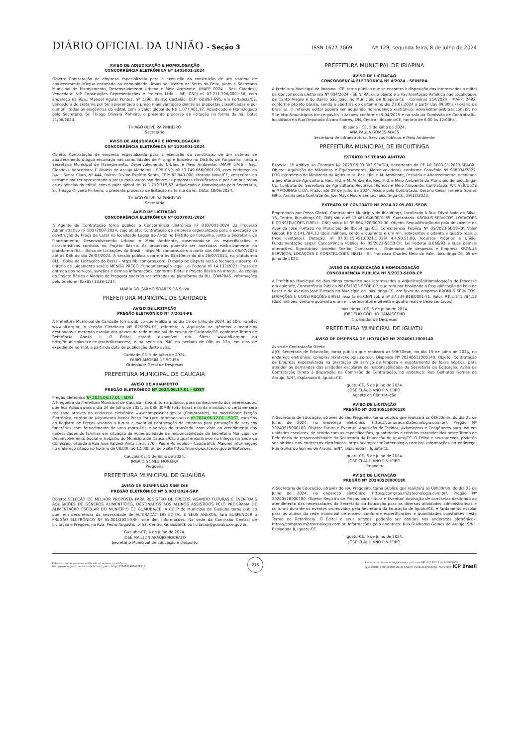DIÁRIO OFICIAL DA UNIÃO - Seção 3
ISSN 1677-7069 Nº 129, segunda-feira, 8 de julho de 2024
AVISO DE ADJUDICAÇÃO E HOMOLOGAÇÃO
CONCORRÊNCIA ELETRÔNICA Nº 1405001-2024
Objeto: Contratação de empresa especializada para a execução da construção de um sistema de abastecimento d'água encanada na comunidade Umari no Distrito de Serra do Felix, junto a Secretaria Municipal de Planejamento, Desenvolvimento Urbano e Meio Ambiente. (MAPP 0024 - Sec. Cidades). Vencedora: VIP Construções Representações e Projetos Ltda - ME, CNPJ nº 07.211.736/0001-58, com endereço na Rua.: Manoel Aguiar Pontes, nº 1390. Bairro: Castelão, CEP: 60.867-695, em Fortaleza/CE, vencedora do certame por ter apresentado o preço mais vantajoso dentre as propostas classificadas e por cumprir todas as exigências do edital, com o valor global de R$ 1.077.461,17. Adjudicado e Homologado pelo Secretário, Sr. Thiago Oliveira Pinheiro, o presente processo de licitação na forma da lei. Data: 21/06/2024.
THIAGO OLIVEIRA PINHEIRO
Secretário
AVISO DE ADJUDICAÇÃO E HOMOLOGAÇÃO
CONCORRÊNCIA ELETRÔNICA Nº 2105001-2024
Objeto: Contratação de empresa especializada para a execução da construção de um sistema de abastecimento d'água encanada nas comunidades de Pirangi e Juazeiro no Distrito de Paripueira, junto a Secretaria Municipal de Planejamento, Desenvolvimento Urbano e Meio Ambiente. (MAPP 5766 - Sec. Cidades). Vencedora: F. Marcio de Araujo Medeiros - EPP CNPJ nº 13.749.666/0001-99, com endereço na Rua.: Santa Clara, nº 444, Bairro: Divino Espírito Santo, CEP: 62.940-000, Morada Nova/CE, vencedora do certame por ter apresentado o preço mais vantajoso dentre as propostas classificadas e por cumprir todas as exigências do edital, com o valor global de R$ 1.710.715,67. Adjudicado e Homologado pelo Secretário, Sr. Thiago Oliveira Pinheiro, o presente processo de licitação na forma da lei. Data: 18/06/2024.
THIAGO OLIVEIRA PINHEIRO
Secretário
AVISO DE LICITAÇÃO
CONCORRÊNCIA ELETRÔNICA Nº 0107001-2024
A Agente de Contratação torna pública a Concorrência Eletrônica nº 0107001-2024 do Processo Administrativo nº 10072007-2024, cujo objeto: Contratação de empresa especializada para a execução da construção da Praça de Lazer na localidade Lagoa do Arroz no Distrito de Forquilha, junto a Secretaria de Planejamento, Desenvolvimento Urbano e Meio Ambiente, observando-se as especificações e características contidas no Projeto Básico. As propostas poderão ser anexadas exclusivamente na plataforma BLL - Bolsa de Licitações do Brasil - https://bllcompras.com a partir das 08h do dia 08/07/2024 até às 08h do dia 26/07/2024. A sessão pública ocorrerá às 08h10min do dia 26/07/2024, na plataforma BLL - Bolsa de Licitações do Brasil - https://bllcompras.com. O modo de disputa será o fechado e aberto; O critério de julgamento será o MENOR PREÇO; Fundamentação legal: Lei Federal nº 14.133/2021; Prazo de entrega dos serviços, sanções e demais informações, conforme Edital e Projeto Básico na íntegra. As cópias do Projeto Básico e Modelo de Proposta poderão ser retiradas na plataforma da BLL COMPRAS. Informações pelo telefone (0xx85) 3338-1234.
MARIA DO CARMO SOARES DA SILVA
PREFEITURA MUNICIPAL DE CARIDADE
AVISO DE LICITAÇÃO
PREGÃO ELETRÔNICO Nº 7/2024-PE
A Prefeitura Municipal de Caridade torna público que realizará no dia 19 de Julho de 2024, às 10h, no Site: www.bll.org.br, o Pregão Eletrônico Nº 07/2024-PE, referente à Aquisição de gêneros alimentícios destinados a merenda escolar dos alunos da rede municipal de ensino de Caridade/CE, conforme Termo de Referência Anexo I. O Edital estará disponível nos Sites: www.bll.org.br ou http://municipios.tce.ce.gov.br/licitacoes/, e na sede da PMC no período de 08h as 12h, em dias de expediente normal, a partir da data de publicação deste aviso.
Caridade-CE, 5 de julho de 2024.
FÁBIO AMORIM DE SOUSA
Ordenador Geral de Despesas
PREFEITURA MUNICIPAL DE CAUCAIA
AVISO DE ADIAMENTO
PREGÃO ELETRÔNICO Nº 2024.06.17.01 - SDST
Pregão Eletrônico Nº 2024.06.17.01 - SDST.
A Pregoeira da Prefeitura Municipal de Caucaia - Ceará, torna público, para conhecimento dos interessados, que fica Adiada para o dia 24 de Julho de 2024, ás 08h 30MIN (oito horas e trinta minutos), o certame será realizado através do endereço eletrônico www.comprasnet.gov.br (Comprasnet), na modalidade Pregão Eletrônico, critério de julgamento Menor Preço Por Lote, tombado sob o nº 2024.06.17.01 - SDST, com fins ao Registro de Preços visando a futura e eventual contratação de empresa para prestação de serviços funerários com fornecimento de urna mortuária e serviço de translado, com vista ao atendimento das necessidades de famílias em situação de vulnerabilidade de responsabilidade da Secretaria Municipal de Desenvolvimento Social e Trabalho do Município de Caucaia/CE, o qual encontra-se na íntegra na Sede da Comissão, situada a Rua José Valdeci Pinto Lima, 270 - Padre Romualdo - Caucaia/CE. Maiores informações no endereço citado no horário de 08:00h às 12:00h ou pelo site http://municipios.tce.ce.gov.br/licitacoes.
Caucaia-CE, 5 de Julho de 2024.
INGRID GOMES MOREIRA
Pregoeira
PREFEITURA MUNICIPAL DE GUAIÚBA
AVISO DE SUSPENSÃO SINE DIE
PREGÃO ELETRÔNICO Nº S.001/2024-SRP
Objeto: SELEÇÃO DE MELHOR PROPOSTA PARA REGISTRO DE PREÇOS VISANDO FUTURAS E EVENTUAIS AQUISIÇÕES DE GÊNEROS ALIMENTÍCIOS, DESTINADOS AOS ALUNOS ASSISTIDOS PELO PROGRAMA DE ALIMENTAÇÃO ESCOLAR DO MUNICÍPIO DE GUAIUBA/CE. A CCLP do Município de Guaiuba torna público que, em decorrência da necessidade de ALTERAÇÃO DO EDITAL E SEUS ANEXOS, fará SUSPENDER o PREGÃO ELETRÔNICO Nº 05.001/2024-SRP, sine die. Informações: Na sede da Comissão Central de Licitação e Pregões, na Rua. Pedro Augusto, nº 53, Centro, Guaiuba/CE ou licitacao@guaiuba.ce.gov.br.
Guaiuba-CE, 4 de julho de 2024.
JOSÉ MAILTON ARAÚJO NOCRATO
Secretário Municipal de Educação e Desporto
PREFEITURA MUNICIPAL DE IBIAPINA
AVISO DE LICITAÇÃO
CONCORRÊNCIA ELETRÔNICA Nº 4/2024 - SEINFRA
A Prefeitura Municipal de Ibiapina - CE, torna público que se encontra à disposição dos interessados o edital de Concorrência Eletrônica Nº 004/2024 - SEINFRA, cujo objeto é a Pavimentação Asfáltica nas Localidades de Canto Alegre e do Bairro São João, no Município de Ibiapina-CE - Convênio 154/2024 - MAPP: 2492, conforme projeto básico, sendo a abertura do certame no dia 23.07.2024 a partir das 09:00hs (Horário de Brasília). O referido edital poderá ser adquirido no endereço eletrônico: www.licitamaisbrasil.com.br, no Site http://municipios.tce.ce.gov.br/licitacoes/ conforme IN-04/2015 e na sala da Comissão de Contratação, localizada na Rua Deputado Álvaro Soares, S/N, Centro - Ibiapina/CE, horário de 8:00 às 12:00hs.
Ibiapina - CE, 5 de julho de 2024.
ANA PAULA GOMES ALVES
Secretaria de Infraestrutura, Serviços Públicos e Meio Ambiente
PREFEITURA MUNICIPAL DE IBICUITINGA
EXTRATO DE TERMO ADITIVO
Espécie: 1º Aditivo ao Contrato Nº 2023.05.03.003-SEAGRI, decorrente do PE Nº 3003.01-2023-SEAGRI. Objeto: Aquisição de Máquinas e Equipamentos (Motoniveladora), conforme Convênio Nº 938034/2022, POR intermédio do Ministério da Agricultura, Rec. Hid. e M. Ambiente, Pecuária e Abastecimento, destinado a Secretaria de Agricultura, Rec. Hid. e M. Ambiente, Rec. Hid. e Meio Ambiente do Município de Ibicuitinga-CE. Contratante: Secretaria de Agricultura, Recursos Hídricos e Meio Ambiente. Contratada: WC VEÍCULOS & MÁQUINAS LTDA. Prazo: até 29 de julho de 2024. Assina pela Contratada: Cesário Cesar Ferreira Gomes Filho. Assina pela Contratante: Joel Mayk Nobre Lemos. Ibicuitinga-CE, 29/12/2023.
EXTRATO DE CONTRATO Nº 2024.07.05.001-SEOB
Empreitada por Preço Global. Contratante: Município de Ibicuitinga, localizado à Rua Edval Maia da Silva, 16, Centro, Ibicuitinga-CE, CNPJ sob o nº 12.461.646/0001-55. Contratada: KRONUS SERVIÇOS, LOCAÇÕES E CONSTRUÇÕES EIRELI - CNPJ sob o Nº 35.864.328/0001-30. Objeto: Requalificação do polo de Lazer e da Avenida José Furtado no Município de Ibicuitinga-CE. Concorrência Pública Nº 05/2023-SEOB-CP. Valor Global: R$ 2.141.784,13 (dois milhões, cento e quarenta e um mil, setecentos e oitenta e quatro reais e treze centavos). Dotação: nº 07.01.15.451.0021.1.019/ 4.4.90.51.00, recursos Próprios e União. Fundamentação Legal: Concorrência Pública Nº 05/2023-SEOB-CP, Lei Federal 8.666/93 e suas demais alterações. Signatários: Jordelio Coelho Damasceno - Ordenador de despesas e Empresa KRONUS SERVIÇOS, LOCAÇÕES E CONSTRUÇÕES EIRELI - Sr. Francisco Charles Melo do Vale. Ibicuitinga-CE, 05 de julho de 2024.
AVISO DE ADJUDICAÇÃO E HOMOLOGAÇÃO
CONCORRÊNCIA PÚBLICA Nº 5/2023-SEOB-CP
A Prefeitura Municipal de Ibicuitinga comunica aos interessados a Adjudicação/Homologação do Processo em epígrafe, Concorrência Pública Nº 05/2023-SEOB-CP, que tem por finalidade a Requalificação do Polo de Lazer e da Avenida José Furtado no Município de Ibicuitinga-CE, em favor da empresa KRONUS SERVIÇOS, LOCAÇÕES E CONSTRUÇÕES EIRELI inscrita no CNPJ sob o nº 37.239.818/0001-71. Valor: R$ 2.141.784,13 (dois milhões, cento e quarenta e um mil, setecentos e oitenta e quatro reais e treze centavos).
Ibicuitinga - CE, 5 de julho de 2024.
JORDELIO COELHO DAMASCENO
Ordenador de Despesas
PREFEITURA MUNICIPAL DE IGUATU
AVISO DE DISPENSA DE LICITAÇÃO Nº 20240611000140
Aviso de Contratação Direta
A(O) Secretaria de Educação, torna público que realizará as 09h30min, do dia 15 de Julho de 2024, no endereço eletrônico: compras.m2atecnologia.com.br, Dispensa Nº 20240611000140. Objeto: Contratação de Empresa especializada na prestação de serviço de limpeza e esgotamento de fossa séptica, para atender as demandas das unidades escolares de responsabilidade da Secretaria da Educação. Aviso de Contratação Direta à disposição na Comissão de Contratação, no endereço: Rua Gulhardo Gomes de Araújo, S/N°, Esplanada II, Iguatu-CE.
Iguatu-CE, 5 de julho de 2024.
JOSÉ CLAUDIANO PINHEIRO
Agente de Contratação
AVISO DE LICITAÇÃO
PREGÃO Nº 20240515000180
A Secretaria de Educação, através do seu Pregoeiro, torna público que realizará as 08h30min, do dia 25 de Julho de 2024, no endereço eletrônico: https://compras.m2atecnologia.com.br/, Pregão Nº 20240515000180. Objeto: Futura e Eventual Aquisição de Tecidos, Aviamentos e Congêneres para uso em unidades escolares, de acordo com as especificações, quantidades e critérios estabelecidos neste Termo de Referência de responsabilidade da Secretaria da Educação de Iguatu/CE. O Edital e seus anexos, poderão ser obtidos nos endereços eletrônicos: https://compras.m2atecnologia.com.br/. Informações no endereço: Rua Gulhardo Gomes de Araújo, S/N°, Esplanada II, Iguatu-CE.
Iguatu-CE, 5 de julho de 2024.
JOSÉ CLAUDIANO PINHEIRO
Pregoeiro
AVISO DE LICITAÇÃO
PREGÃO Nº 20240528000180
A Secretaria de Educação, através do seu Pregoeiro, torna público que realizará as 08h30min, do dia 23 de Julho de 2024, no endereço eletrônico: https://compras.m2atecnologia.com.br/. Pregão Nº 20240528000180. Objeto: Registro de Preços para Futura e Eventual Aquisição de camisetas destinado ao atendimento das necessidades da Secretaria da Educação para as diversas atividades administrativas e culturais durante os eventos promovidos pela Secretaria da Educação de Iguatu/CE, e fardamento escolar para os alunos da rede municipal de ensino, conforme especificações e quantidades constantes neste Termo de Referência. O Edital e seus anexos, poderão ser obtidos nos endereços eletrônicos: https://compras.m2atecnologia.com.br. Informações pelo endereço: Rua Guilhardo Gomes de Araujo, S/N°, Esplanada II, Iguatu-CE.
Iguatu-CE, 5 de julho de 2024.
JOSÉ CLAUDIANO PINHEIRO
Este documento pode ser verificado no endereço eletrônico
http://www.in.gov.br/autenticidade.html, pelo código 05302024070800215
215
Documento assinado digitalmente conforme MP nº 2.200-2 de 24/08/2001,
que institui a Infraestrutura de Chaves Públicas Brasileira - ICP-Brasil. ICP Brasil